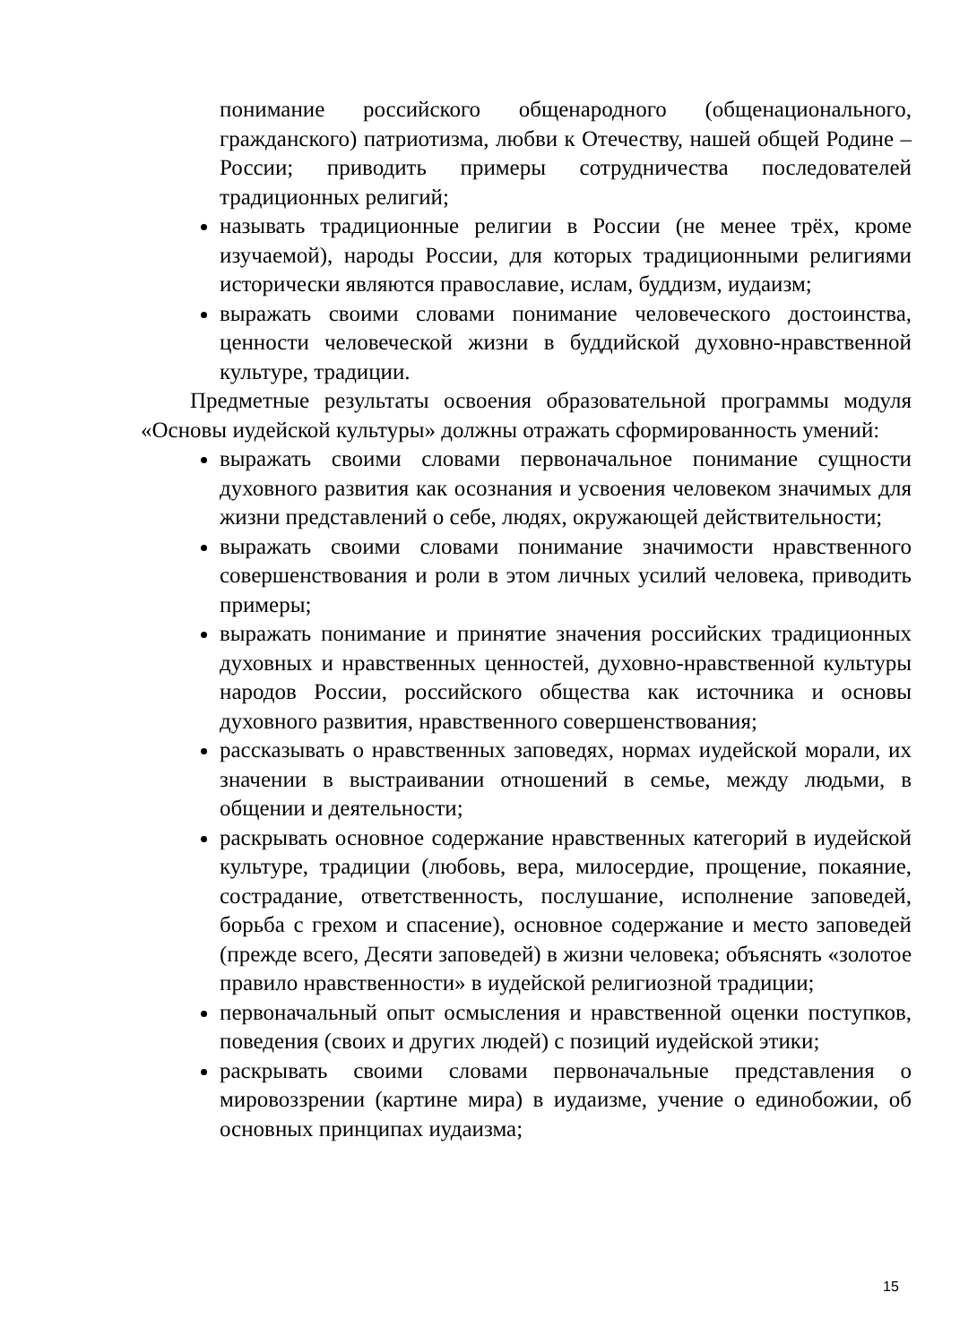понимание российского общенародного (общенационального, гражданского) патриотизма, любви к Отечеству, нашей общей Родине – России; приводить примеры сотрудничества последователей традиционных религий;
называть традиционные религии в России (не менее трёх, кроме изучаемой), народы России, для которых традиционными религиями исторически являются православие, ислам, буддизм, иудаизм;
выражать своими словами понимание человеческого достоинства, ценности человеческой жизни в буддийской духовно-нравственной культуре, традиции.
Предметные результаты освоения образовательной программы модуля «Основы иудейской культуры» должны отражать сформированность умений:
выражать своими словами первоначальное понимание сущности духовного развития как осознания и усвоения человеком значимых для жизни представлений о себе, людях, окружающей действительности;
выражать своими словами понимание значимости нравственного совершенствования и роли в этом личных усилий человека, приводить примеры;
выражать понимание и принятие значения российских традиционных духовных и нравственных ценностей, духовно-нравственной культуры народов России, российского общества как источника и основы духовного развития, нравственного совершенствования;
рассказывать о нравственных заповедях, нормах иудейской морали, их значении в выстраивании отношений в семье, между людьми, в общении и деятельности;
раскрывать основное содержание нравственных категорий в иудейской культуре, традиции (любовь, вера, милосердие, прощение, покаяние, сострадание, ответственность, послушание, исполнение заповедей, борьба с грехом и спасение), основное содержание и место заповедей (прежде всего, Десяти заповедей) в жизни человека; объяснять «золотое правило нравственности» в иудейской религиозной традиции;
первоначальный опыт осмысления и нравственной оценки поступков, поведения (своих и других людей) с позиций иудейской этики;
раскрывать своими словами первоначальные представления о мировоззрении (картине мира) в иудаизме, учение о единобожии, об основных принципах иудаизма;
15